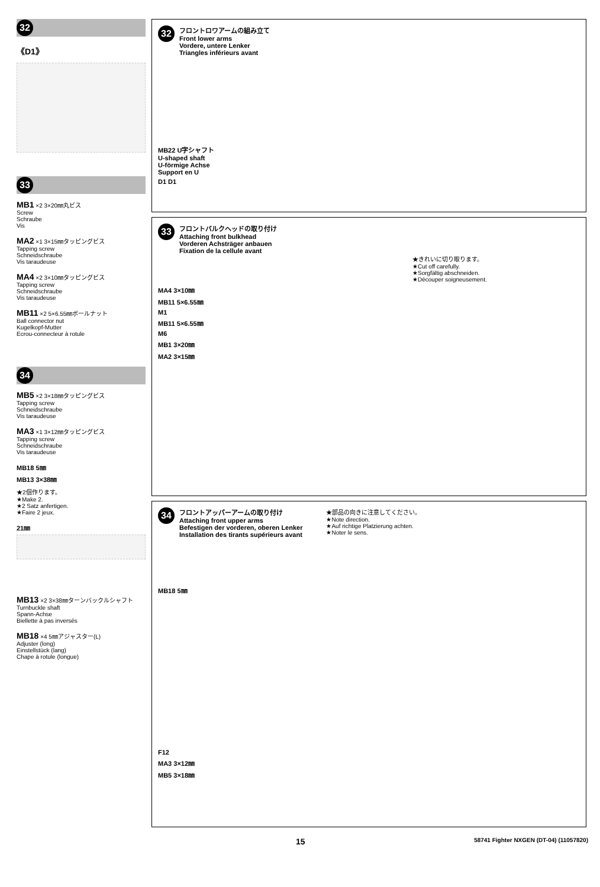32
《D1》
33
MB1 ×2 3×20㎜丸ビス
Screw
Schraube
Vis
MA2 ×1 3×15㎜タッピングビス
Tapping screw
Schneidschraube
Vis taraudeuse
MA4 ×2 3×10㎜タッピングビス
Tapping screw
Schneidschraube
Vis taraudeuse
MB11 ×2 5×6.55㎜ボールナット
Ball connector nut
Kugelkopf-Mutter
Ecrou-connecteur à rotule
34
MB5 ×2 3×18㎜タッピングビス
Tapping screw
Schneidschraube
Vis taraudeuse
MA3 ×1 3×12㎜タッピングビス
Tapping screw
Schneidschraube
Vis taraudeuse
MB18 5㎜
MB13 3×38㎜
★2個作ります。
★Make 2.
★2 Satz anfertigen.
★Faire 2 jeux.
21㎜
MB13 ×2 3×38㎜ターンバックルシャフト
Turnbuckle shaft
Spann-Achse
Biellette à pas inversés
MB18 ×4 5㎜アジャスター(L)
Adjuster (long)
Einstellstück (lang)
Chape à rotule (longue)
32
フロントロワアームの組み立て
Front lower arms
Vordere, untere Lenker
Triangles inférieurs avant
MB22 U字シャフト
U-shaped shaft
U-förmige Achse
Support en U
D1 D1
33
フロントバルクヘッドの取り付け
Attaching front bulkhead
Vorderen Achsträger anbauen
Fixation de la cellule avant
★きれいに切り取ります。
★Cut off carefully.
★Sorgfältig abschneiden.
★Découper soigneusement.
MA4 3×10㎜
MB11 5×6.55㎜
M1
MB11 5×6.55㎜
M6
MB1 3×20㎜
MA2 3×15㎜
34
フロントアッパーアームの取り付け
Attaching front upper arms
Befestigen der vorderen, oberen Lenker
Installation des tirants supérieurs avant
★部品の向きに注意してください。
★Note direction.
★Auf richtige Platzierung achten.
★Noter le sens.
MB18 5㎜
F12
MA3 3×12㎜
MB5 3×18㎜
15 58741 Fighter NXGEN (DT-04) (11057820)